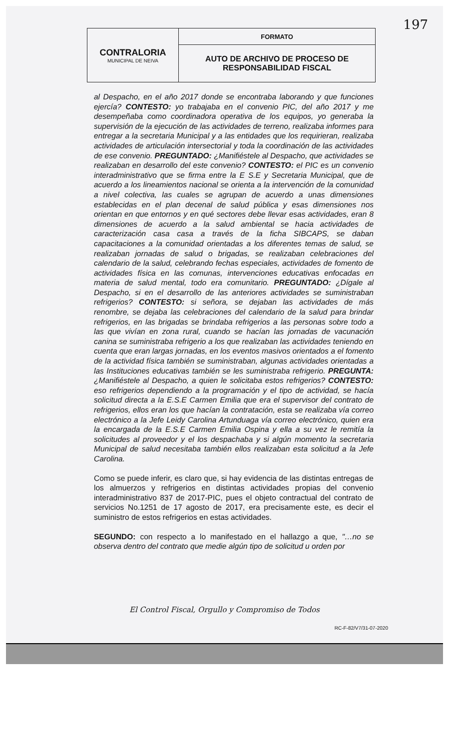197
| CONTRALORIA MUNICIPAL DE NEIVA | FORMATO |
| | AUTO DE ARCHIVO DE PROCESO DE RESPONSABILIDAD FISCAL |
al Despacho, en el año 2017 donde se encontraba laborando y que funciones ejercía? CONTESTO: yo trabajaba en el convenio PIC, del año 2017 y me desempeñaba como coordinadora operativa de los equipos, yo generaba la supervisión de la ejecución de las actividades de terreno, realizaba informes para entregar a la secretaria Municipal y a las entidades que los requirieran, realizaba actividades de articulación intersectorial y toda la coordinación de las actividades de ese convenio. PREGUNTADO: ¿Manifiéstele al Despacho, que actividades se realizaban en desarrollo del este convenio? CONTESTO: el PIC es un convenio interadministrativo que se firma entre la E S.E y Secretaria Municipal, que de acuerdo a los lineamientos nacional se orienta a la intervención de la comunidad a nivel colectiva, las cuales se agrupan de acuerdo a unas dimensiones establecidas en el plan decenal de salud pública y esas dimensiones nos orientan en que entornos y en qué sectores debe llevar esas actividades, eran 8 dimensiones de acuerdo a la salud ambiental se hacia actividades de caracterización casa casa a través de la ficha SIBCAPS, se daban capacitaciones a la comunidad orientadas a los diferentes temas de salud, se realizaban jornadas de salud o brigadas, se realizaban celebraciones del calendario de la salud, celebrando fechas especiales, actividades de fomento de actividades física en las comunas, intervenciones educativas enfocadas en materia de salud mental, todo era comunitario. PREGUNTADO: ¿Dígale al Despacho, si en el desarrollo de las anteriores actividades se suministraban refrigerios? CONTESTO: si señora, se dejaban las actividades de más renombre, se dejaba las celebraciones del calendario de la salud para brindar refrigerios, en las brigadas se brindaba refrigerios a las personas sobre todo a las que vivían en zona rural, cuando se hacían las jornadas de vacunación canina se suministraba refrigerio a los que realizaban las actividades teniendo en cuenta que eran largas jornadas, en los eventos masivos orientados a el fomento de la actividad física también se suministraban, algunas actividades orientadas a las Instituciones educativas también se les suministraba refrigerio. PREGUNTA: ¿Manifiéstele al Despacho, a quien le solicitaba estos refrigerios? CONTESTO: eso refrigerios dependiendo a la programación y el tipo de actividad, se hacía solicitud directa a la E.S.E Carmen Emilia que era el supervisor del contrato de refrigerios, ellos eran los que hacían la contratación, esta se realizaba vía correo electrónico a la Jefe Leidy Carolina Artunduaga vía correo electrónico, quien era la encargada de la E.S.E Carmen Emilia Ospina y ella a su vez le remitía la solicitudes al proveedor y el los despachaba y si algún momento la secretaria Municipal de salud necesitaba también ellos realizaban esta solicitud a la Jefe Carolina.
Como se puede inferir, es claro que, si hay evidencia de las distintas entregas de los almuerzos y refrigerios en distintas actividades propias del convenio interadministrativo 837 de 2017-PIC, pues el objeto contractual del contrato de servicios No.1251 de 17 agosto de 2017, era precisamente este, es decir el suministro de estos refrigerios en estas actividades.
SEGUNDO: con respecto a lo manifestado en el hallazgo a que, "…no se observa dentro del contrato que medie algún tipo de solicitud u orden por
El Control Fiscal, Orgullo y Compromiso de Todos
RC-F-82/V7/31-07-2020